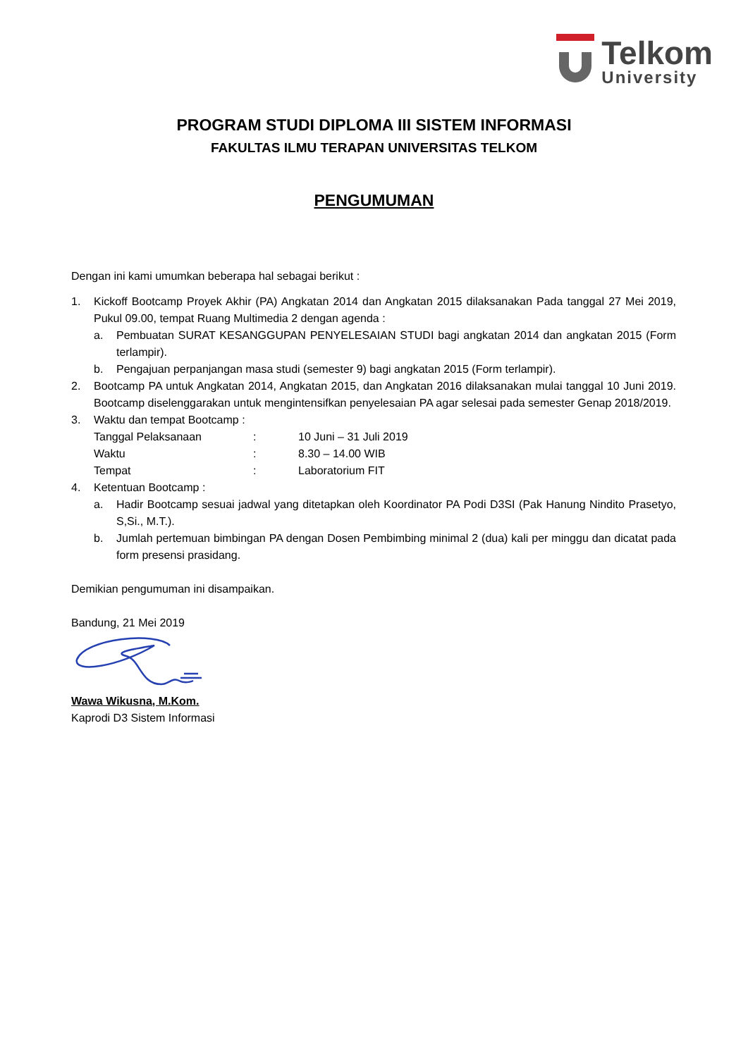Telkom
University
PROGRAM STUDI DIPLOMA III SISTEM INFORMASI
FAKULTAS ILMU TERAPAN UNIVERSITAS TELKOM
PENGUMUMAN
Dengan ini kami umumkan beberapa hal sebagai berikut :
1. Kickoff Bootcamp Proyek Akhir (PA) Angkatan 2014 dan Angkatan 2015 dilaksanakan Pada tanggal 27 Mei 2019, Pukul 09.00, tempat Ruang Multimedia 2 dengan agenda :
a. Pembuatan SURAT KESANGGUPAN PENYELESAIAN STUDI bagi angkatan 2014 dan angkatan 2015 (Form terlampir).
b. Pengajuan perpanjangan masa studi (semester 9) bagi angkatan 2015 (Form terlampir).
2. Bootcamp PA untuk Angkatan 2014, Angkatan 2015, dan Angkatan 2016 dilaksanakan mulai tanggal 10 Juni 2019. Bootcamp diselenggarakan untuk mengintensifkan penyelesaian PA agar selesai pada semester Genap 2018/2019.
3. Waktu dan tempat Bootcamp :
Tanggal Pelaksanaan: 10 Juni – 31 Juli 2019
Waktu: 8.30 – 14.00 WIB
Tempat: Laboratorium FIT
4. Ketentuan Bootcamp :
a. Hadir Bootcamp sesuai jadwal yang ditetapkan oleh Koordinator PA Podi D3SI (Pak Hanung Nindito Prasetyo, S,Si., M.T.).
b. Jumlah pertemuan bimbingan PA dengan Dosen Pembimbing minimal 2 (dua) kali per minggu dan dicatat pada form presensi prasidang.
Demikian pengumuman ini disampaikan.
Bandung, 21 Mei 2019
Wawa Wikusna, M.Kom.
Kaprodi D3 Sistem Informasi